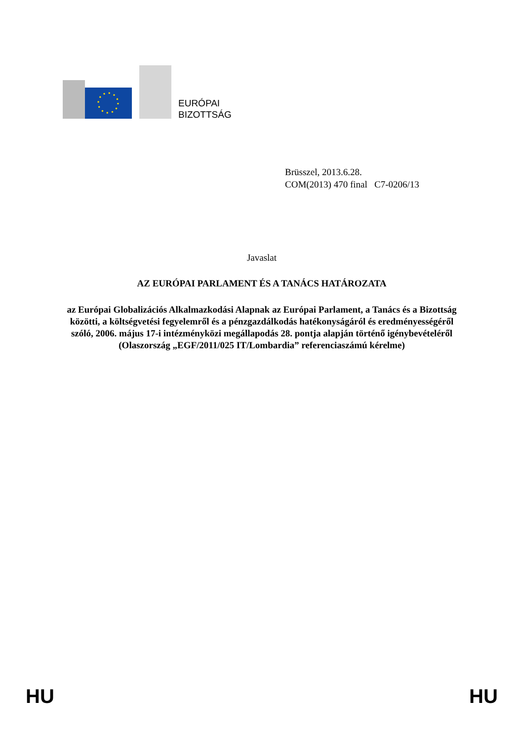EURÓPAI
BIZOTTSÁG
Brüsszel, 2013.6.28.
COM(2013) 470 final C7-0206/13
Javaslat
AZ EURÓPAI PARLAMENT ÉS A TANÁCS HATÁROZATA
az Európai Globalizációs Alkalmazkodási Alapnak az Európai Parlament, a Tanács és a Bizottság közötti, a költségvetési fegyelemről és a pénzgazdálkodás hatékonyságáról és eredményességéről szóló, 2006. május 17-i intézményközi megállapodás 28. pontja alapján történő igénybevételéről (Olaszország „EGF/2011/025 IT/Lombardia” referenciaszámú kérelme)
HU HU